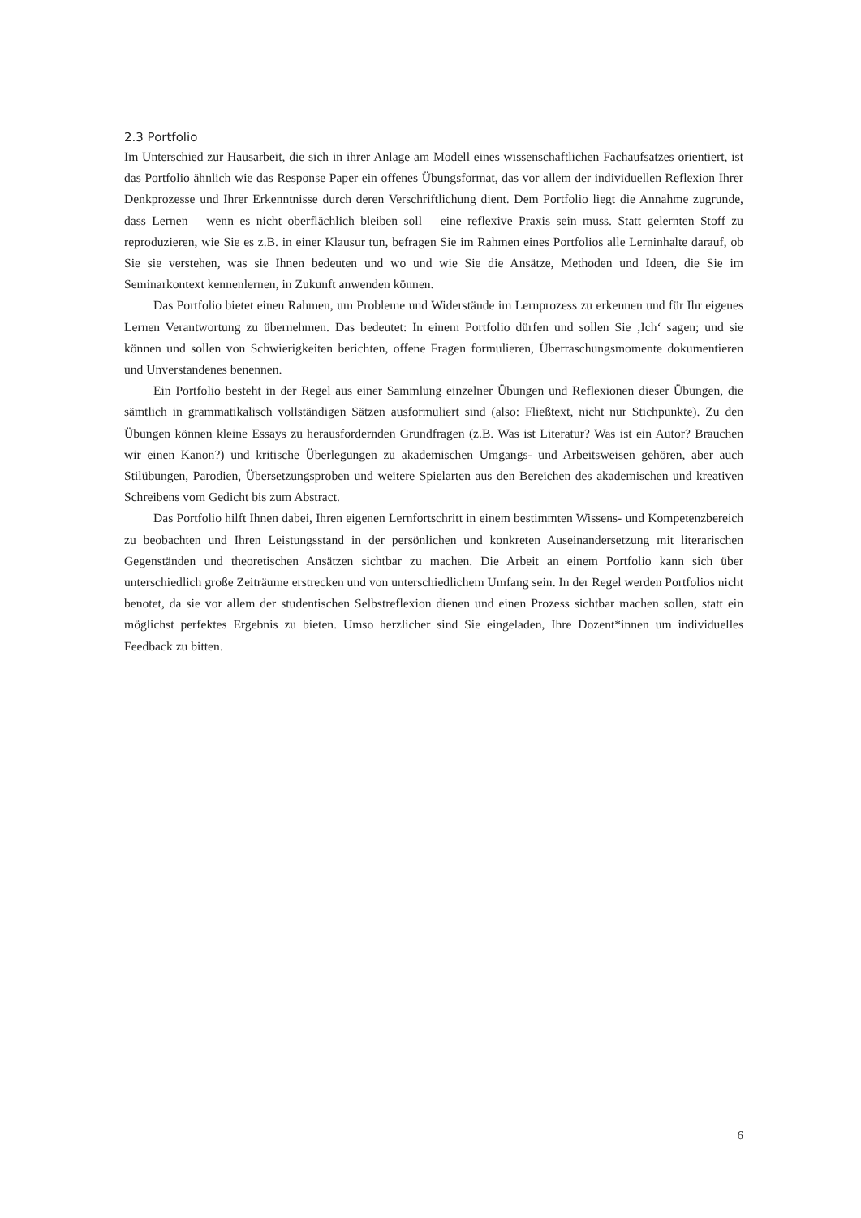2.3 Portfolio
Im Unterschied zur Hausarbeit, die sich in ihrer Anlage am Modell eines wissenschaftlichen Fach­aufsatzes orientiert, ist das Portfolio ähnlich wie das Response Paper ein offenes Übungsformat, das vor allem der individuellen Reflexion Ihrer Denkprozesse und Ihrer Erkenntnisse durch deren Ver­schriftlichung dient. Dem Portfolio liegt die Annahme zugrunde, dass Lernen – wenn es nicht ober­flächlich bleiben soll – eine reflexive Praxis sein muss. Statt gelernten Stoff zu reproduzieren, wie Sie es z.B. in einer Klausur tun, befragen Sie im Rahmen eines Portfolios alle Lerninhalte darauf, ob Sie sie verstehen, was sie Ihnen bedeuten und wo und wie Sie die Ansätze, Methoden und Ideen, die Sie im Seminarkontext kennenlernen, in Zukunft anwenden können.
Das Portfolio bietet einen Rahmen, um Probleme und Widerstände im Lernprozess zu erkennen und für Ihr eigenes Lernen Verantwortung zu übernehmen. Das bedeutet: In einem Portfolio dürfen und sollen Sie ‚Ich‘ sagen; und sie können und sollen von Schwierigkeiten berichten, offene Fragen formulieren, Überraschungsmomente dokumentieren und Unverstandenes benennen.
Ein Portfolio besteht in der Regel aus einer Sammlung einzelner Übungen und Reflexionen die­ser Übungen, die sämtlich in grammatikalisch vollständigen Sätzen ausformuliert sind (also: Fließtext, nicht nur Stichpunkte). Zu den Übungen können kleine Essays zu herausfordernden Grundfragen (z.B. Was ist Literatur? Was ist ein Autor? Brauchen wir einen Kanon?) und kritische Überlegungen zu akademischen Umgangs- und Arbeitsweisen gehören, aber auch Stilübungen, Parodien, Überset­zungsproben und weitere Spielarten aus den Bereichen des akademischen und kreativen Schreibens vom Gedicht bis zum Abstract.
Das Portfolio hilft Ihnen dabei, Ihren eigenen Lernfortschritt in einem bestimmten Wissens- und Kompetenzbereich zu beobachten und Ihren Leistungsstand in der persönlichen und konkreten Auseinandersetzung mit literarischen Gegenständen und theoretischen Ansätzen sichtbar zu machen. Die Arbeit an einem Portfolio kann sich über unterschiedlich große Zeiträume erstrecken und von unterschiedlichem Umfang sein. In der Regel werden Portfolios nicht benotet, da sie vor allem der studentischen Selbstreflexion dienen und einen Prozess sichtbar machen sollen, statt ein möglichst perfektes Ergebnis zu bieten. Umso herzlicher sind Sie eingeladen, Ihre Dozent*innen um individu­elles Feedback zu bitten.
6